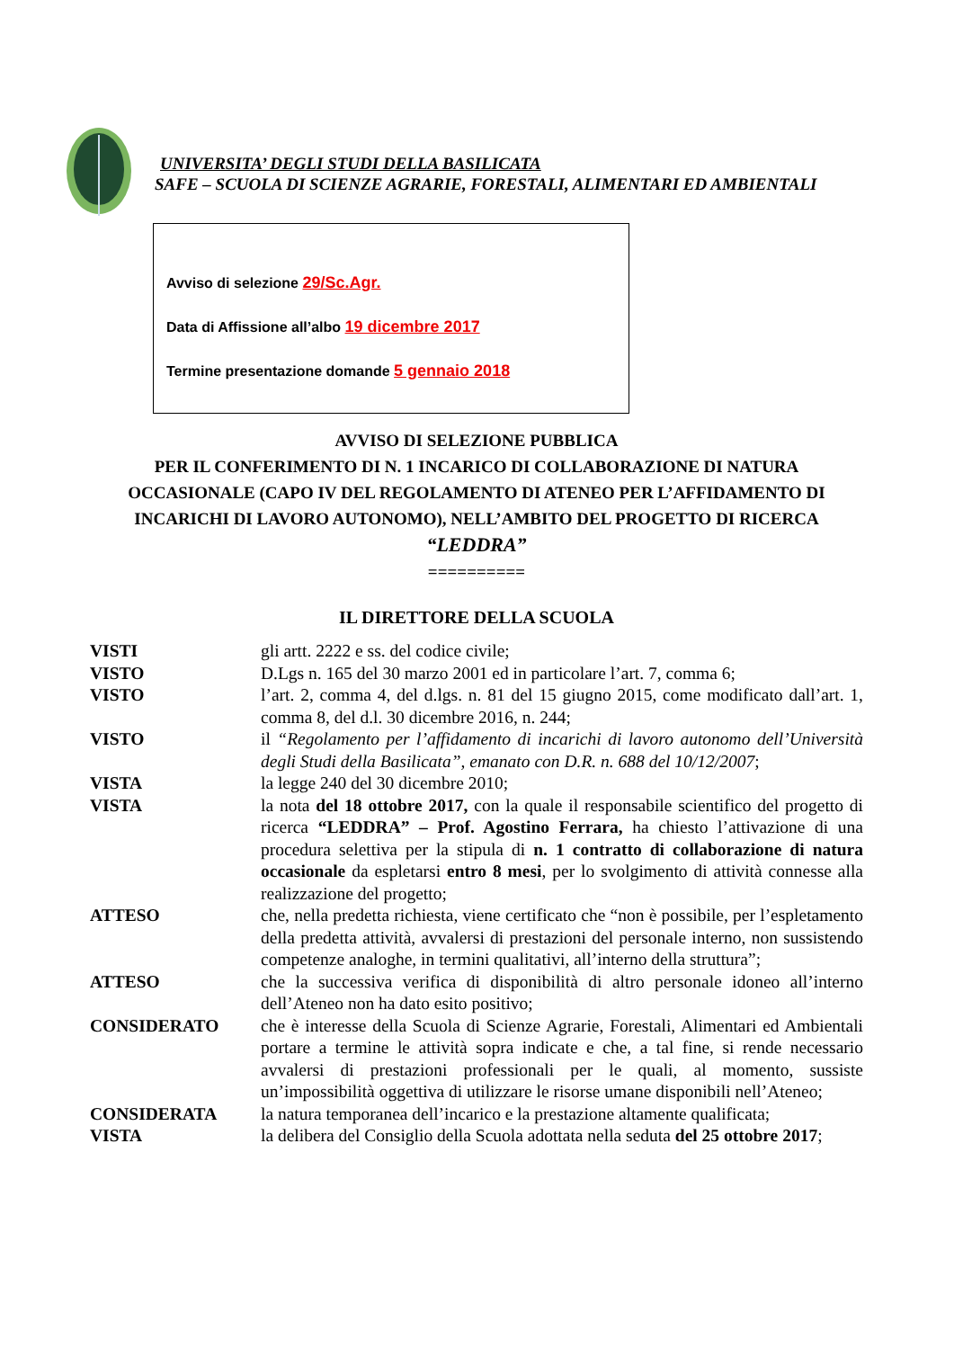UNIVERSITA’ DEGLI STUDI DELLA BASILICATA
SAFE – SCUOLA DI SCIENZE AGRARIE, FORESTALI, ALIMENTARI ED AMBIENTALI
Avviso di selezione 29/Sc.Agr.
Data di Affissione all’albo 19 dicembre 2017
Termine presentazione domande 5 gennaio 2018
AVVISO DI SELEZIONE PUBBLICA
PER IL CONFERIMENTO DI N. 1 INCARICO DI COLLABORAZIONE DI NATURA OCCASIONALE (CAPO IV DEL REGOLAMENTO DI ATENEO PER L’AFFIDAMENTO DI INCARICHI DI LAVORO AUTONOMO), NELL’AMBITO DEL PROGETTO DI RICERCA
“LEDDRA”
==========
IL DIRETTORE DELLA SCUOLA
VISTI gli artt. 2222 e ss. del codice civile;
VISTO D.Lgs n. 165 del 30 marzo 2001 ed in particolare l’art. 7, comma 6;
VISTO l’art. 2, comma 4, del d.lgs. n. 81 del 15 giugno 2015, come modificato dall’art. 1, comma 8, del d.l. 30 dicembre 2016, n. 244;
VISTO il “Regolamento per l’affidamento di incarichi di lavoro autonomo dell’Università degli Studi della Basilicata”, emanato con D.R. n. 688 del 10/12/2007;
VISTA la legge 240 del 30 dicembre 2010;
VISTA la nota del 18 ottobre 2017, con la quale il responsabile scientifico del progetto di ricerca “LEDDRA” – Prof. Agostino Ferrara, ha chiesto l’attivazione di una procedura selettiva per la stipula di n. 1 contratto di collaborazione di natura occasionale da espletarsi entro 8 mesi, per lo svolgimento di attività connesse alla realizzazione del progetto;
ATTESO che, nella predetta richiesta, viene certificato che “non è possibile, per l’espletamento della predetta attività, avvalersi di prestazioni del personale interno, non sussistendo competenze analoghe, in termini qualitativi, all’interno della struttura”;
ATTESO che la successiva verifica di disponibilità di altro personale idoneo all’interno dell’Ateneo non ha dato esito positivo;
CONSIDERATO che è interesse della Scuola di Scienze Agrarie, Forestali, Alimentari ed Ambientali portare a termine le attività sopra indicate e che, a tal fine, si rende necessario avvalersi di prestazioni professionali per le quali, al momento, sussiste un’impossibilità oggettiva di utilizzare le risorse umane disponibili nell’Ateneo;
CONSIDERATA la natura temporanea dell’incarico e la prestazione altamente qualificata;
VISTA la delibera del Consiglio della Scuola adottata nella seduta del 25 ottobre 2017;